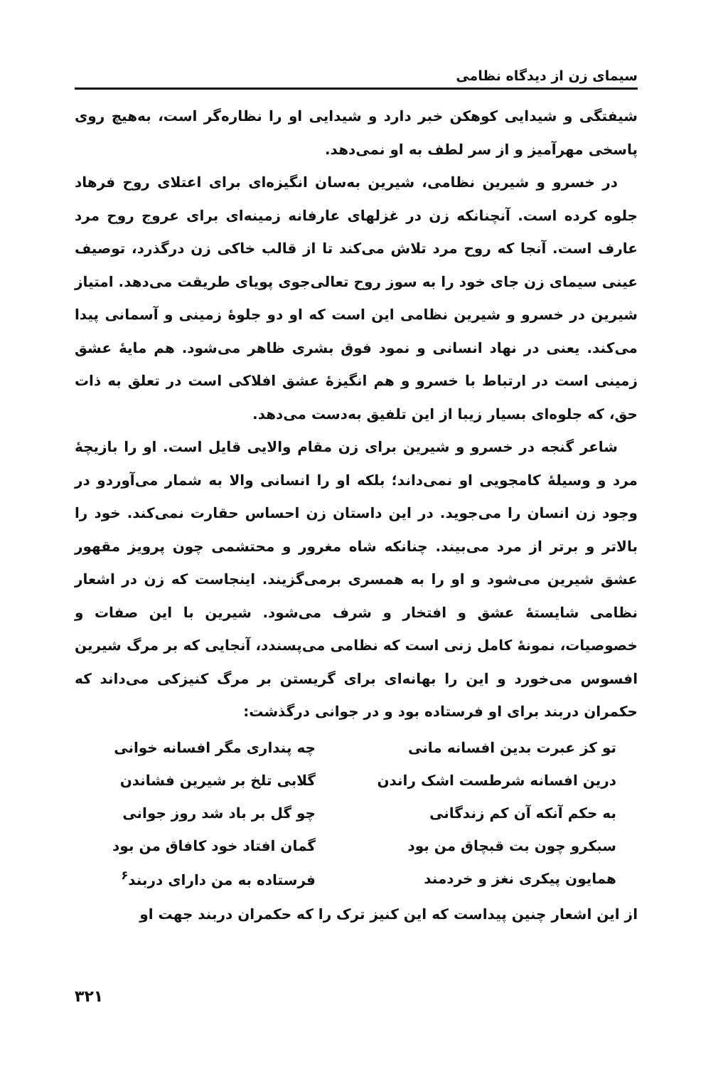سیمای زن از دیدگاه نظامی
شیفتگی و شیدایی کوهکن خبر دارد و شیدایی او را نظاره‌گر است، به‌هیچ روی پاسخی مهرآمیز و از سر لطف به او نمی‌دهد.
در خسرو و شیرین نظامی، شیرین به‌سان انگیزه‌ای برای اعتلای روح فرهاد جلوه کرده است. آنچنانکه زن در غزلهای عارفانه زمینه‌ای برای عروج روح مرد عارف است. آنجا که روح مرد تلاش می‌کند تا از قالب خاکی زن درگذرد، توصیف عینی سیمای زن جای خود را به سوز روح تعالی‌جوی پویای طریقت می‌دهد. امتیاز شیرین در خسرو و شیرین نظامی این است که او دو جلوهٔ زمینی و آسمانی پیدا می‌کند. یعنی در نهاد انسانی و نمود فوق بشری ظاهر می‌شود. هم مایهٔ عشق زمینی است در ارتباط با خسرو و هم انگیزهٔ عشق افلاکی است در تعلق به ذات حق، که جلوه‌ای بسیار زیبا از این تلفیق به‌دست می‌دهد.
شاعر گنجه در خسرو و شیرین برای زن مقام والایی قایل است. او را بازیچهٔ مرد و وسیلهٔ کامجویی او نمی‌داند؛ بلکه او را انسانی والا به شمار می‌آوردو در وجود زن انسان را می‌جوید. در این داستان زن احساس حقارت نمی‌کند. خود را بالاتر و برتر از مرد می‌بیند. چنانکه شاه مغرور و محتشمی چون پرویز مقهور عشق شیرین می‌شود و او را به همسری برمی‌گزیند. اینجاست که زن در اشعار نظامی شایستهٔ عشق و افتخار و شرف می‌شود. شیرین با این صفات و خصوصیات، نمونهٔ کامل زنی است که نظامی می‌پسندد، آنجایی که بر مرگ شیرین افسوس می‌خورد و این را بهانه‌ای برای گریستن بر مرگ کنیزکی می‌داند که حکمران دربند برای او فرستاده بود و در جوانی درگذشت:
| تو کز عبرت بدین افسانه مانی | چه پنداری مگر افسانه خوانی |
| درین افسانه شرطست اشک راندن | گلابی تلخ بر شیرین فشاندن |
| به حکم آنکه آن کم زندگانی | چو گل بر باد شد روز جوانی |
| سبکرو چون بت قبچاق من بود | گمان افتاد خود کافاق من بود |
| همایون پیکری نغز و خردمند | فرستاده به من دارای دربند<sup>۶</sup> |
از این اشعار چنین پیداست که این کنیز ترک را که حکمران دربند جهت او
۳۲۱